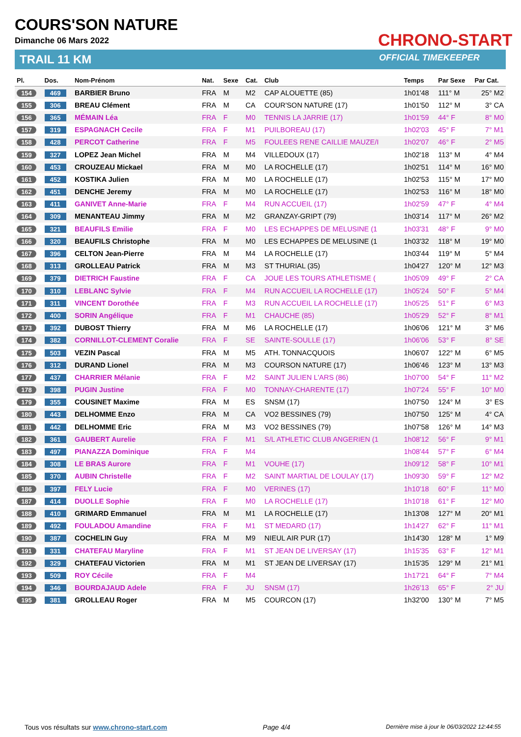COURS'SON NATURE
Dimanche 06 Mars 2022
TRAIL 11 KM
CHRONO-START
OFFICIAL TIMEKEEPER
| Pl. | Dos. | Nom-Prénom | Nat. | Sexe | Cat. | Club | Temps | Par Sexe | Par Cat. |
| --- | --- | --- | --- | --- | --- | --- | --- | --- | --- |
| 154 | 469 | BARBIER Bruno | FRA | M | M2 | CAP ALOUETTE (85) | 1h01'48 | 111° M | 25° M2 |
| 155 | 306 | BREAU Clément | FRA | M | CA | COUR'SON NATURE (17) | 1h01'50 | 112° M | 3° CA |
| 156 | 365 | MÉMAIN Léa | FRA | F | M0 | TENNIS LA JARRIE (17) | 1h01'59 | 44° F | 8° M0 |
| 157 | 319 | ESPAGNACH Cecile | FRA | F | M1 | PUILBOREAU (17) | 1h02'03 | 45° F | 7° M1 |
| 158 | 428 | PERCOT Catherine | FRA | F | M5 | FOULEES RENE CAILLIE MAUZE/I | 1h02'07 | 46° F | 2° M5 |
| 159 | 327 | LOPEZ Jean Michel | FRA | M | M4 | VILLEDOUX (17) | 1h02'18 | 113° M | 4° M4 |
| 160 | 453 | CROUZEAU Mickael | FRA | M | M0 | LA ROCHELLE (17) | 1h02'51 | 114° M | 16° M0 |
| 161 | 452 | KOSTIKA Julien | FRA | M | M0 | LA ROCHELLE (17) | 1h02'53 | 115° M | 17° M0 |
| 162 | 451 | DENCHE Jeremy | FRA | M | M0 | LA ROCHELLE (17) | 1h02'53 | 116° M | 18° M0 |
| 163 | 411 | GANIVET Anne-Marie | FRA | F | M4 | RUN ACCUEIL (17) | 1h02'59 | 47° F | 4° M4 |
| 164 | 309 | MENANTEAU Jimmy | FRA | M | M2 | GRANZAY-GRIPT (79) | 1h03'14 | 117° M | 26° M2 |
| 165 | 321 | BEAUFILS Emilie | FRA | F | M0 | LES ECHAPPES DE MELUSINE (1 | 1h03'31 | 48° F | 9° M0 |
| 166 | 320 | BEAUFILS Christophe | FRA | M | M0 | LES ECHAPPES DE MELUSINE (1 | 1h03'32 | 118° M | 19° M0 |
| 167 | 396 | CELTON Jean-Pierre | FRA | M | M4 | LA ROCHELLE (17) | 1h03'44 | 119° M | 5° M4 |
| 168 | 313 | GROLLEAU Patrick | FRA | M | M3 | ST THURIAL (35) | 1h04'27 | 120° M | 12° M3 |
| 169 | 379 | DIETRICH Faustine | FRA | F | CA | JOUE LES TOURS ATHLETISME ( | 1h05'09 | 49° F | 2° CA |
| 170 | 310 | LEBLANC Sylvie | FRA | F | M4 | RUN ACCUEIL LA ROCHELLE (17) | 1h05'24 | 50° F | 5° M4 |
| 171 | 311 | VINCENT Dorothée | FRA | F | M3 | RUN ACCUEIL LA ROCHELLE (17) | 1h05'25 | 51° F | 6° M3 |
| 172 | 400 | SORIN Angélique | FRA | F | M1 | CHAUCHE (85) | 1h05'29 | 52° F | 8° M1 |
| 173 | 392 | DUBOST Thierry | FRA | M | M6 | LA ROCHELLE (17) | 1h06'06 | 121° M | 3° M6 |
| 174 | 382 | CORNILLOT-CLEMENT Coralie | FRA | F | SE | SAINTE-SOULLE (17) | 1h06'06 | 53° F | 8° SE |
| 175 | 503 | VEZIN Pascal | FRA | M | M5 | ATH. TONNACQUOIS | 1h06'07 | 122° M | 6° M5 |
| 176 | 312 | DURAND Lionel | FRA | M | M3 | COURSON NATURE (17) | 1h06'46 | 123° M | 13° M3 |
| 177 | 437 | CHARRIER Mélanie | FRA | F | M2 | SAINT JULIEN L'ARS (86) | 1h07'00 | 54° F | 11° M2 |
| 178 | 398 | PUGIN Justine | FRA | F | M0 | TONNAY-CHARENTE (17) | 1h07'24 | 55° F | 10° M0 |
| 179 | 355 | COUSINET Maxime | FRA | M | ES | SNSM (17) | 1h07'50 | 124° M | 3° ES |
| 180 | 443 | DELHOMME Enzo | FRA | M | CA | VO2 BESSINES (79) | 1h07'50 | 125° M | 4° CA |
| 181 | 442 | DELHOMME Eric | FRA | M | M3 | VO2 BESSINES (79) | 1h07'58 | 126° M | 14° M3 |
| 182 | 361 | GAUBERT Aurelie | FRA | F | M1 | S/L ATHLETIC CLUB ANGERIEN (1 | 1h08'12 | 56° F | 9° M1 |
| 183 | 497 | PIANAZZA Dominique | FRA | F | M4 | | 1h08'44 | 57° F | 6° M4 |
| 184 | 308 | LE BRAS Aurore | FRA | F | M1 | VOUHE (17) | 1h09'12 | 58° F | 10° M1 |
| 185 | 370 | AUBIN Christelle | FRA | F | M2 | SAINT MARTIAL DE LOULAY (17) | 1h09'30 | 59° F | 12° M2 |
| 186 | 397 | FELY Lucie | FRA | F | M0 | VERINES (17) | 1h10'18 | 60° F | 11° M0 |
| 187 | 414 | DUOLLE Sophie | FRA | F | M0 | LA ROCHELLE (17) | 1h10'18 | 61° F | 12° M0 |
| 188 | 410 | GRIMARD Emmanuel | FRA | M | M1 | LA ROCHELLE (17) | 1h13'08 | 127° M | 20° M1 |
| 189 | 492 | FOULADOU Amandine | FRA | F | M1 | ST MEDARD (17) | 1h14'27 | 62° F | 11° M1 |
| 190 | 387 | COCHELIN Guy | FRA | M | M9 | NIEUL AIR PUR (17) | 1h14'30 | 128° M | 1° M9 |
| 191 | 331 | CHATEFAU Maryline | FRA | F | M1 | ST JEAN DE LIVERSAY (17) | 1h15'35 | 63° F | 12° M1 |
| 192 | 329 | CHATEFAU Victorien | FRA | M | M1 | ST JEAN DE LIVERSAY (17) | 1h15'35 | 129° M | 21° M1 |
| 193 | 509 | ROY Cécile | FRA | F | M4 | | 1h17'21 | 64° F | 7° M4 |
| 194 | 346 | BOURDAJAUD Adele | FRA | F | JU | SNSM (17) | 1h26'13 | 65° F | 2° JU |
| 195 | 381 | GROLLEAU Roger | FRA | M | M5 | COURCON (17) | 1h32'00 | 130° M | 7° M5 |
Tous vos résultats sur www.chrono-start.com Page 4/4 Dernière mise à jour le 06/03/2022 12:44:55